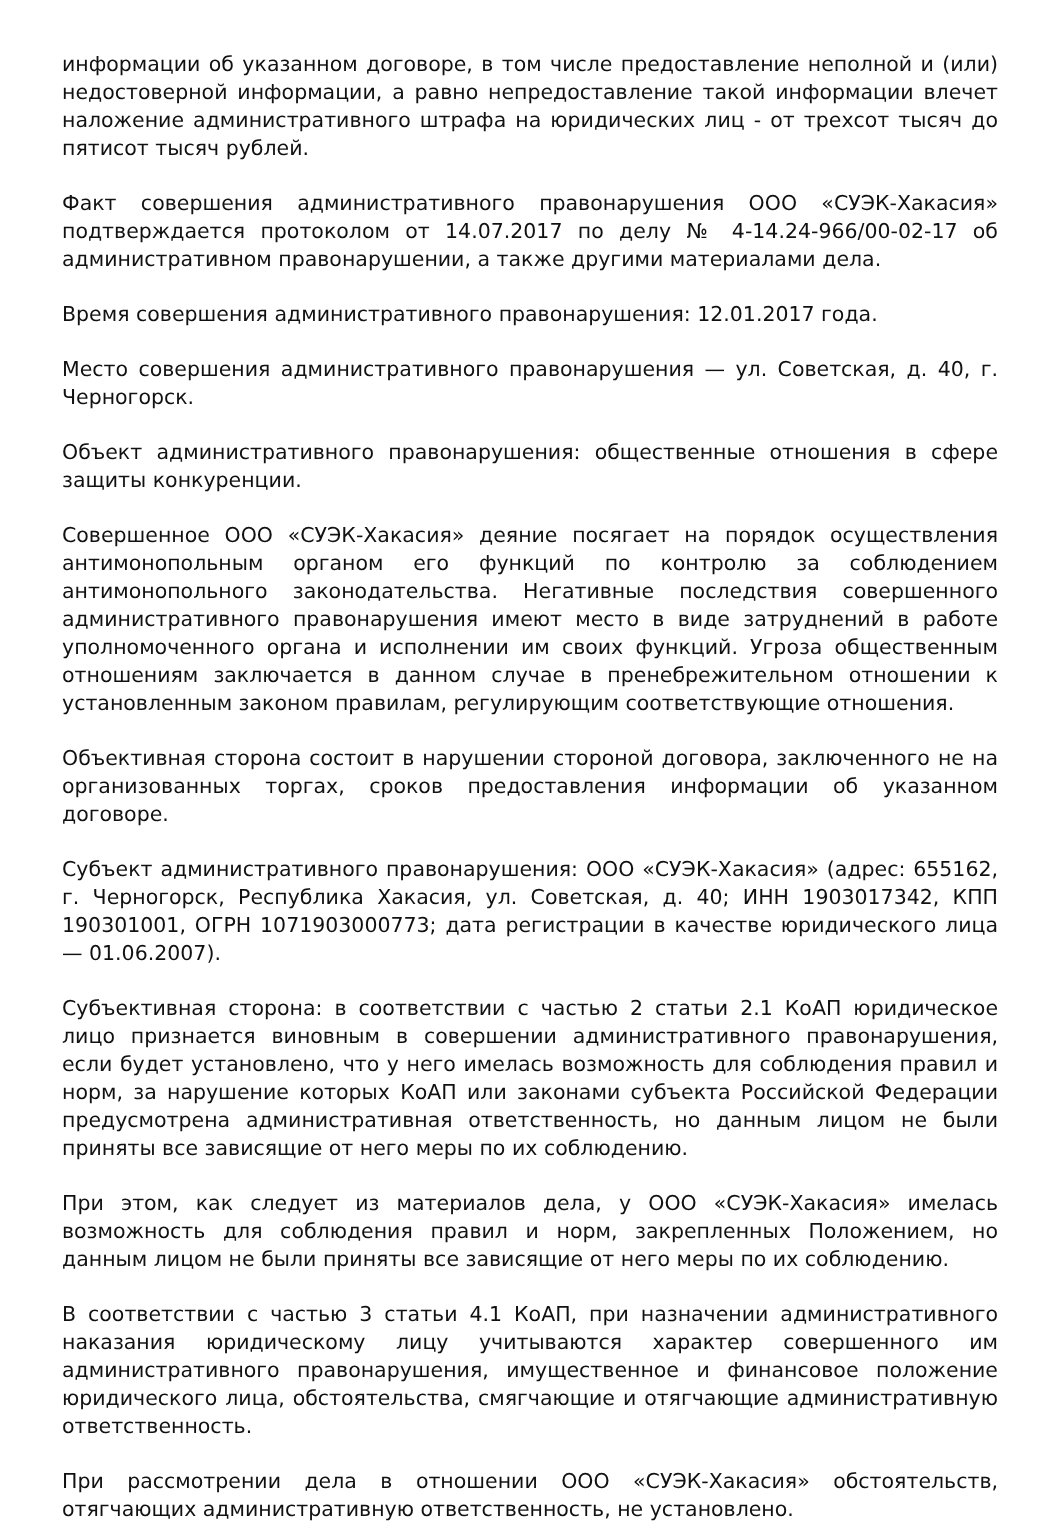информации об указанном договоре, в том числе предоставление неполной и (или) недостоверной информации, а равно непредоставление такой информации влечет наложение административного штрафа на юридических лиц - от трехсот тысяч до пятисот тысяч рублей.
Факт совершения административного правонарушения ООО «СУЭК-Хакасия» подтверждается протоколом от 14.07.2017 по делу № 4-14.24-966/00-02-17 об административном правонарушении, а также другими материалами дела.
Время совершения административного правонарушения: 12.01.2017 года.
Место совершения административного правонарушения — ул. Советская, д. 40, г. Черногорск.
Объект административного правонарушения: общественные отношения в сфере защиты конкуренции.
Совершенное ООО «СУЭК-Хакасия» деяние посягает на порядок осуществления антимонопольным органом его функций по контролю за соблюдением антимонопольного законодательства. Негативные последствия совершенного административного правонарушения имеют место в виде затруднений в работе уполномоченного органа и исполнении им своих функций. Угроза общественным отношениям заключается в данном случае в пренебрежительном отношении к установленным законом правилам, регулирующим соответствующие отношения.
Объективная сторона состоит в нарушении стороной договора, заключенного не на организованных торгах, сроков предоставления информации об указанном договоре.
Субъект административного правонарушения: ООО «СУЭК-Хакасия» (адрес: 655162, г. Черногорск, Республика Хакасия, ул. Советская, д. 40; ИНН 1903017342, КПП 190301001, ОГРН 1071903000773; дата регистрации в качестве юридического лица — 01.06.2007).
Субъективная сторона: в соответствии с частью 2 статьи 2.1 КоАП юридическое лицо признается виновным в совершении административного правонарушения, если будет установлено, что у него имелась возможность для соблюдения правил и норм, за нарушение которых КоАП или законами субъекта Российской Федерации предусмотрена административная ответственность, но данным лицом не были приняты все зависящие от него меры по их соблюдению.
При этом, как следует из материалов дела, у ООО «СУЭК-Хакасия» имелась возможность для соблюдения правил и норм, закрепленных Положением, но данным лицом не были приняты все зависящие от него меры по их соблюдению.
В соответствии с частью 3 статьи 4.1 КоАП, при назначении административного наказания юридическому лицу учитываются характер совершенного им административного правонарушения, имущественное и финансовое положение юридического лица, обстоятельства, смягчающие и отягчающие административную ответственность.
При рассмотрении дела в отношении ООО «СУЭК-Хакасия» обстоятельств, отягчающих административную ответственность, не установлено.